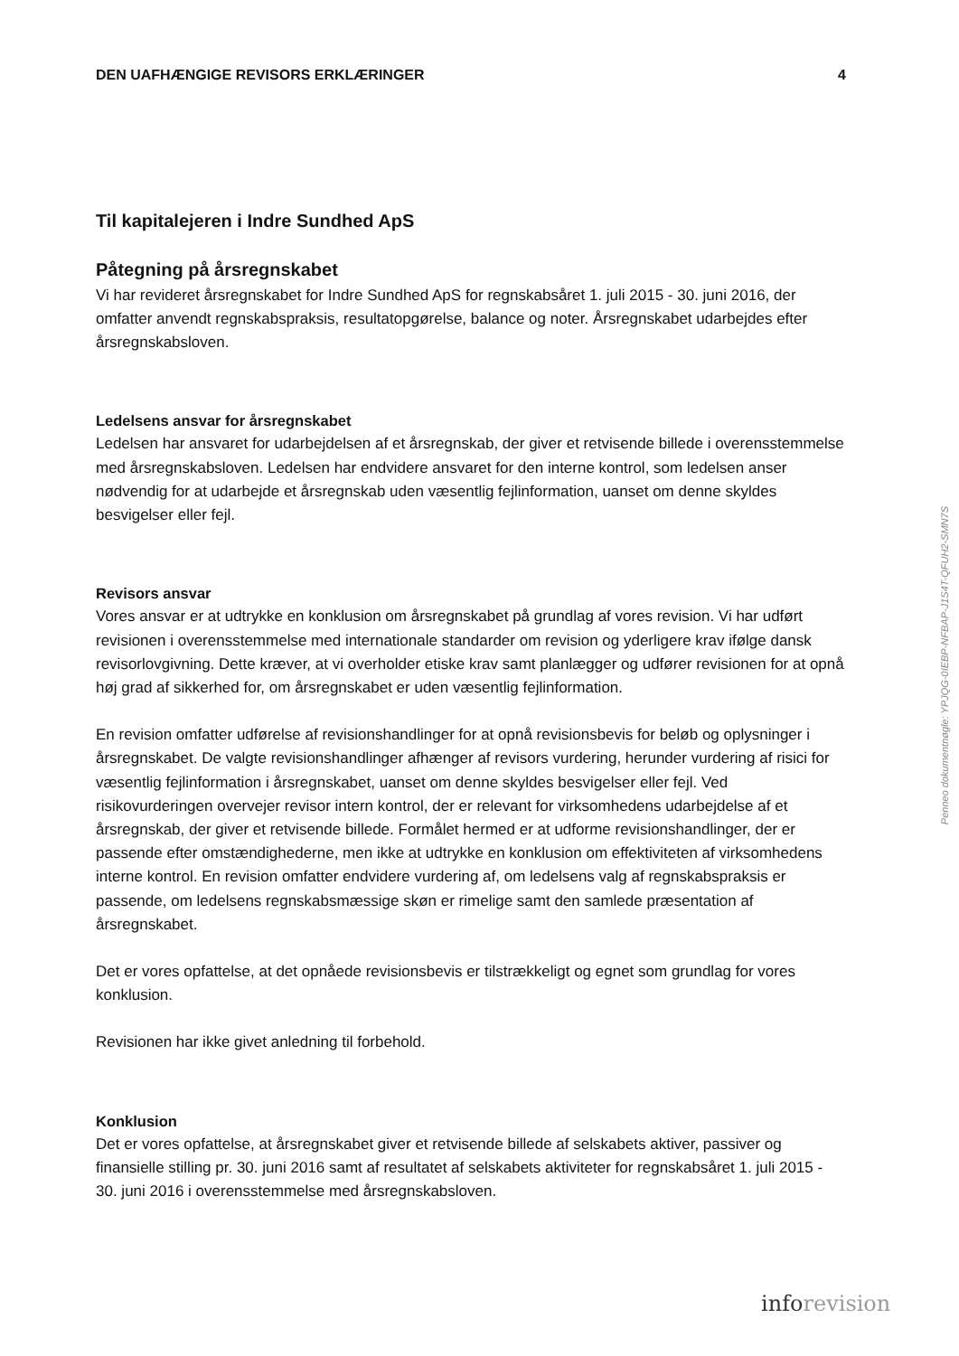DEN UAFHÆNGIGE REVISORS ERKLÆRINGER 4
Til kapitalejeren i Indre Sundhed ApS
Påtegning på årsregnskabet
Vi har revideret årsregnskabet for Indre Sundhed ApS for regnskabsåret 1. juli 2015 - 30. juni 2016, der omfatter anvendt regnskabspraksis, resultatopgørelse, balance og noter. Årsregnskabet udarbejdes efter årsregnskabsloven.
Ledelsens ansvar for årsregnskabet
Ledelsen har ansvaret for udarbejdelsen af et årsregnskab, der giver et retvisende billede i overens­stemmelse med årsregnskabsloven. Ledelsen har endvidere ansvaret for den interne kontrol, som ledelsen anser nødvendig for at udarbejde et årsregnskab uden væsentlig fejlinformation, uanset om denne skyldes besvigelser eller fejl.
Revisors ansvar
Vores ansvar er at udtrykke en konklusion om årsregnskabet på grundlag af vores revision. Vi har udført revisionen i overensstemmelse med internationale standarder om revision og yderligere krav ifølge dansk revisorlovgivning. Dette kræver, at vi overholder etiske krav samt planlægger og udfører revisionen for at opnå høj grad af sikkerhed for, om årsregnskabet er uden væsentlig fejlinformation.
En revision omfatter udførelse af revisionshandlinger for at opnå revisionsbevis for beløb og oplys­ninger i årsregnskabet. De valgte revisionshandlinger afhænger af revisors vurdering, herunder vurdering af risici for væsentlig fejlinformation i årsregnskabet, uanset om denne skyldes besvigelser eller fejl. Ved risikovurderingen overvejer revisor intern kontrol, der er relevant for virksomhedens udarbejdelse af et årsregnskab, der giver et retvisende billede. Formålet hermed er at udforme revisionshandlinger, der er passende efter omstændighederne, men ikke at udtrykke en konklusion om effektiviteten af virksomhedens interne kontrol. En revision omfatter endvidere vurdering af, om ledelsens valg af regnskabspraksis er passende, om ledelsens regnskabsmæssige skøn er rimelige samt den samlede præsentation af årsregnskabet.
Det er vores opfattelse, at det opnåede revisionsbevis er tilstrækkeligt og egnet som grundlag for vores konklusion.
Revisionen har ikke givet anledning til forbehold.
Konklusion
Det er vores opfattelse, at årsregnskabet giver et retvisende billede af selskabets aktiver, passiver og finansielle stilling pr. 30. juni 2016 samt af resultatet af selskabets aktiviteter for regnskabs­året 1. juli 2015 - 30. juni 2016 i overensstemmelse med årsregnskabsloven.
Penneo dokumentnøgle: YPJQG-0IEBP-NFBAP-J1S4T-QFUH2-SMN7S
info revision